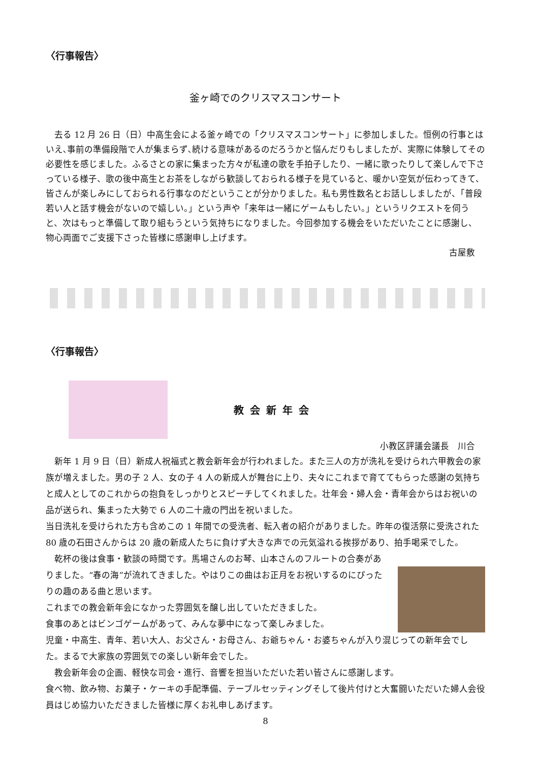〈行事報告〉
釜ヶ崎でのクリスマスコンサート
　去る 12 月 26 日（日）中高生会による釜ヶ崎での「クリスマスコンサート」に参加しました。恒例の行事とはいえ､事前の準備段階で人が集まらず､続ける意味があるのだろうかと悩んだりもしましたが、実際に体験してその必要性を感じました。ふるさとの家に集まった方々が私達の歌を手拍子したり、一緒に歌ったりして楽しんで下さっている様子、歌の後中高生とお茶をしながら歓談しておられる様子を見ていると、暖かい空気が伝わってきて、皆さんが楽しみにしておられる行事なのだということが分かりました。私も男性数名とお話ししましたが、「普段若い人と話す機会がないので嬉しい。」という声や「来年は一緒にゲームもしたい。」というリクエストを伺うと、次はもっと準備して取り組もうという気持ちになりました。今回参加する機会をいただいたことに感謝し、物心両面でご支援下さった皆様に感謝申し上げます。
古屋敷
〈行事報告〉
教会新年会
小教区評議会議長　川合
　新年 1 月 9 日（日）新成人祝福式と教会新年会が行われました。また三人の方が洗礼を受けられ六甲教会の家族が増えました。男の子 2 人、女の子 4 人の新成人が舞台に上り、夫々にこれまで育ててもらった感謝の気持ちと成人としてのこれからの抱負をしっかりとスピーチしてくれました。壮年会・婦人会・青年会からはお祝いの品が送られ、集まった大勢で 6 人の二十歳の門出を祝いました。
当日洗礼を受けられた方も含めこの 1 年間での受洗者、転入者の紹介がありました。昨年の復活祭に受洗された 80 歳の石田さんからは 20 歳の新成人たちに負けず大きな声での元気溢れる挨拶があり、拍手喝采でした。
　乾杯の後は食事・歓談の時間です。馬場さんのお琴、山本さんのフルートの合奏がありました。“春の海”が流れてきました。やはりこの曲はお正月をお祝いするのにぴったりの趣のある曲と思います。
これまでの教会新年会になかった雰囲気を醸し出していただきました。
食事のあとはビンゴゲームがあって、みんな夢中になって楽しみました。
児童・中高生、青年、若い大人、お父さん・お母さん、お爺ちゃん・お婆ちゃんが入り混じっての新年会でした。まるで大家族の雰囲気での楽しい新年会でした。
　教会新年会の企画、軽快な司会・進行、音響を担当いただいた若い皆さんに感謝します。
食べ物、飲み物、お菓子・ケーキの手配準備、テーブルセッティングそして後片付けと大奮闘いただいた婦人会役員はじめ協力いただきました皆様に厚くお礼申しあげます。
8